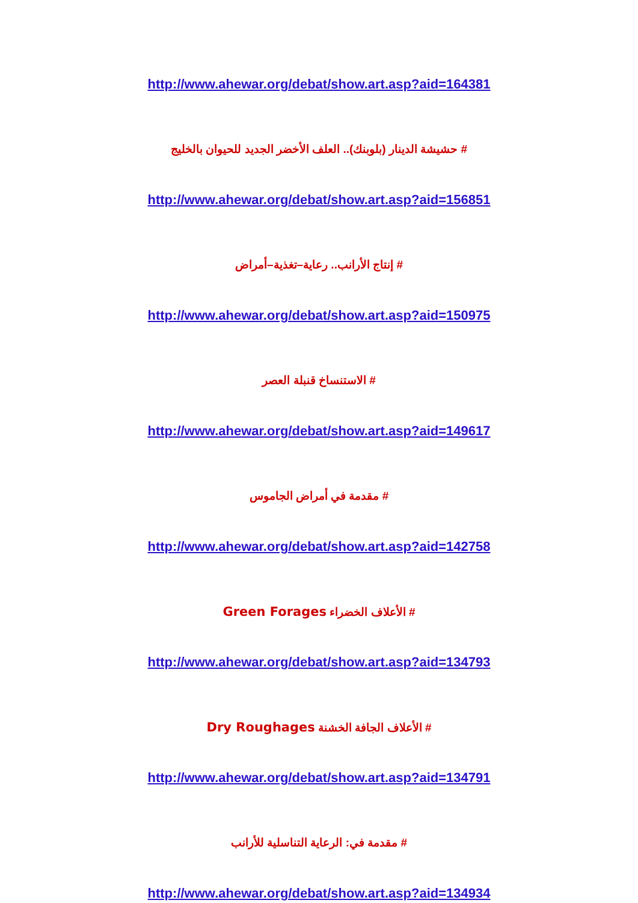http://www.ahewar.org/debat/show.art.asp?aid=164381
# حشيشة الدينار (بلوبنك).. العلف الأخضر الجديد للحيوان بالخليج
http://www.ahewar.org/debat/show.art.asp?aid=156851
# إنتاج الأرانب.. رعاية–تغذية–أمراض
http://www.ahewar.org/debat/show.art.asp?aid=150975
# الاستنساخ قنبلة العصر
http://www.ahewar.org/debat/show.art.asp?aid=149617
# مقدمة في أمراض الجاموس
http://www.ahewar.org/debat/show.art.asp?aid=142758
# الأعلاف الخضراء Green Forages
http://www.ahewar.org/debat/show.art.asp?aid=134793
# الأعلاف الجافة الخشنة Dry Roughages
http://www.ahewar.org/debat/show.art.asp?aid=134791
# مقدمة في: الرعاية التناسلية للأرانب
http://www.ahewar.org/debat/show.art.asp?aid=134934